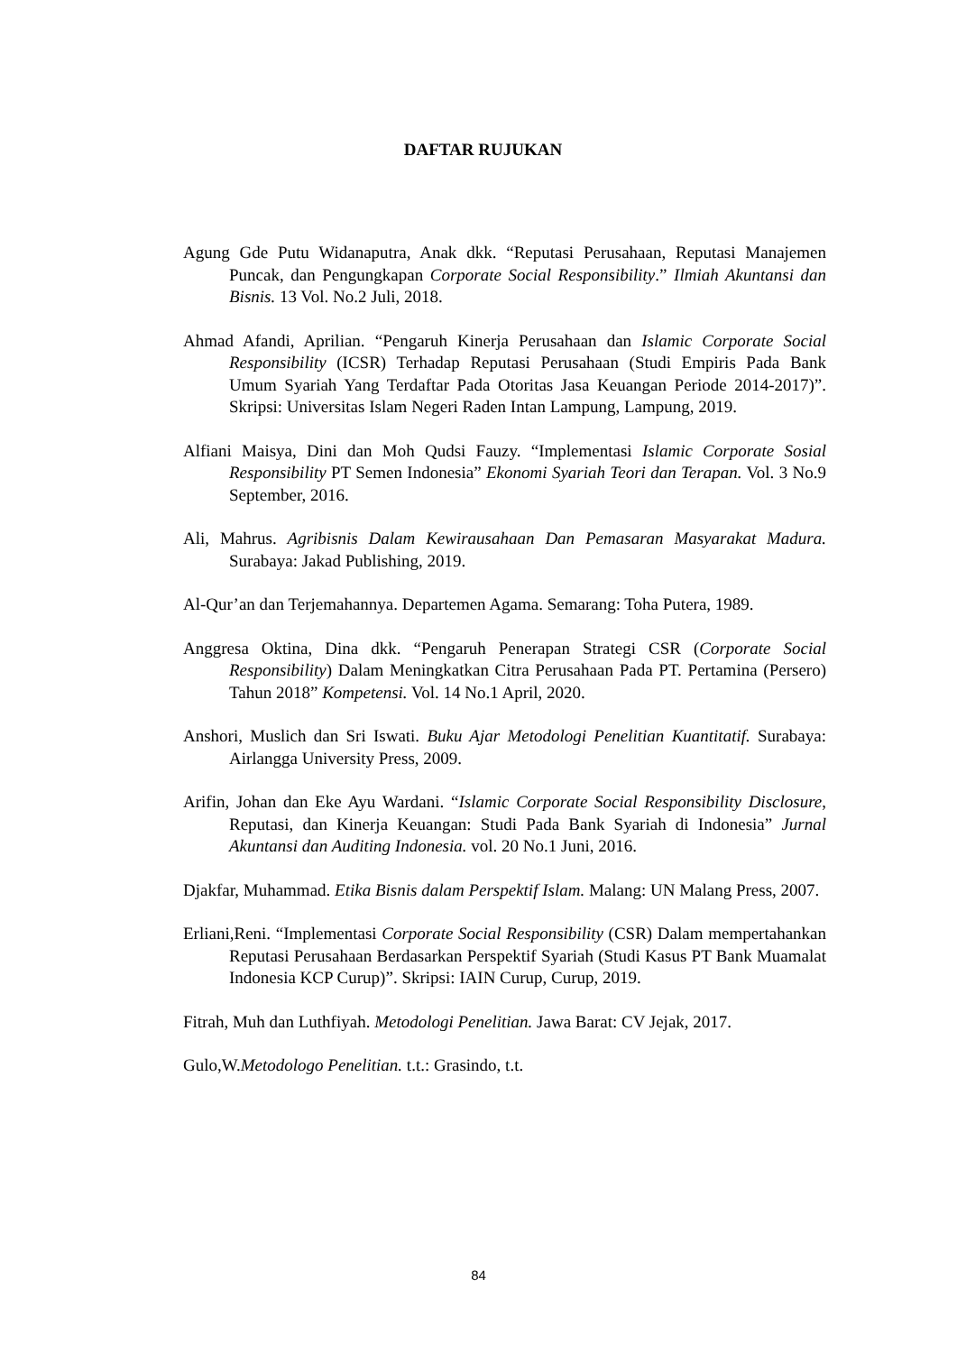DAFTAR RUJUKAN
Agung Gde Putu Widanaputra, Anak dkk. “Reputasi Perusahaan, Reputasi Manajemen Puncak, dan Pengungkapan Corporate Social Responsibility.” Ilmiah Akuntansi dan Bisnis. 13 Vol. No.2 Juli, 2018.
Ahmad Afandi, Aprilian. “Pengaruh Kinerja Perusahaan dan Islamic Corporate Social Responsibility (ICSR) Terhadap Reputasi Perusahaan (Studi Empiris Pada Bank Umum Syariah Yang Terdaftar Pada Otoritas Jasa Keuangan Periode 2014-2017)”. Skripsi: Universitas Islam Negeri Raden Intan Lampung, Lampung, 2019.
Alfiani Maisya, Dini dan Moh Qudsi Fauzy. “Implementasi Islamic Corporate Sosial Responsibility PT Semen Indonesia” Ekonomi Syariah Teori dan Terapan. Vol. 3 No.9 September, 2016.
Ali, Mahrus. Agribisnis Dalam Kewirausahaan Dan Pemasaran Masyarakat Madura. Surabaya: Jakad Publishing, 2019.
Al-Qur’an dan Terjemahannya. Departemen Agama. Semarang: Toha Putera, 1989.
Anggresa Oktina, Dina dkk. “Pengaruh Penerapan Strategi CSR (Corporate Social Responsibility) Dalam Meningkatkan Citra Perusahaan Pada PT. Pertamina (Persero) Tahun 2018” Kompetensi. Vol. 14 No.1 April, 2020.
Anshori, Muslich dan Sri Iswati. Buku Ajar Metodologi Penelitian Kuantitatif. Surabaya: Airlangga University Press, 2009.
Arifin, Johan dan Eke Ayu Wardani. “Islamic Corporate Social Responsibility Disclosure, Reputasi, dan Kinerja Keuangan: Studi Pada Bank Syariah di Indonesia” Jurnal Akuntansi dan Auditing Indonesia. vol. 20 No.1 Juni, 2016.
Djakfar, Muhammad. Etika Bisnis dalam Perspektif Islam. Malang: UN Malang Press, 2007.
Erliani,Reni. “Implementasi Corporate Social Responsibility (CSR) Dalam mempertahankan Reputasi Perusahaan Berdasarkan Perspektif Syariah (Studi Kasus PT Bank Muamalat Indonesia KCP Curup)”. Skripsi: IAIN Curup, Curup, 2019.
Fitrah, Muh dan Luthfiyah. Metodologi Penelitian. Jawa Barat: CV Jejak, 2017.
Gulo,W.Metodologo Penelitian. t.t.: Grasindo, t.t.
84